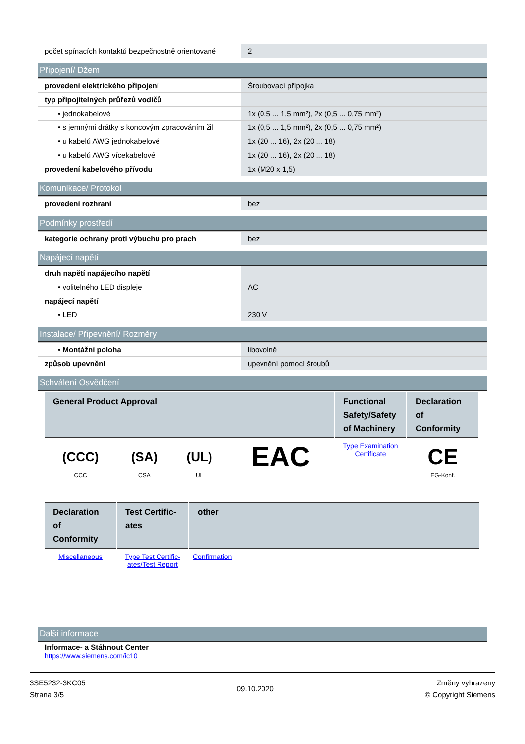| počet spínacích kontaktů bezpečnostně orientované | 2 |
Připojení/ Džem
| provedení elektrického připojení | Šroubovací přípojka |
| typ připojitelných průřezů vodičů | |
| • jednokabelové | 1x (0,5 ... 1,5 mm²), 2x (0,5 ... 0,75 mm²) |
| • s jemnými drátky s koncovým zpracováním žil | 1x (0,5 ... 1,5 mm²), 2x (0,5 ... 0,75 mm²) |
| • u kabelů AWG jednokabelové | 1x (20 ... 16), 2x (20 ... 18) |
| • u kabelů AWG vícekabelové | 1x (20 ... 16), 2x (20 ... 18) |
| provedení kabelového přívodu | 1x (M20 x 1,5) |
Komunikace/ Protokol
| provedení rozhraní | bez |
Podmínky prostředí
| kategorie ochrany proti výbuchu pro prach | bez |
Napájecí napětí
| druh napětí napájecího napětí | |
| • volitelného LED displeje | AC |
| napájecí napětí | |
| • LED | 230 V |
Instalace/ Připevnění/ Rozměry
| • Montážní poloha | libovolně |
| způsob upevnění | upevnění pomocí šroubů |
Schválení Osvědčení
| General Product Approval | | | | Functional Safety/Safety of Machinery | Declaration of Conformity |
| --- | --- | --- | --- | --- | --- |
| (CCC) CCC | (SA) CSA | (UL) UL | EAC | Type Examination Certificate | CE EG-Konf. |
| Declaration of Conformity | Test Certific-ates | other |
| --- | --- | --- |
| Miscellaneous | Type Test Certific-ates/Test Report | Confirmation |
Další informace
Informace- a Stáhnout Center
https://www.siemens.com/ic10
3SE5232-3KC05
Strana 3/5
09.10.2020
Změny vyhrazeny
© Copyright Siemens